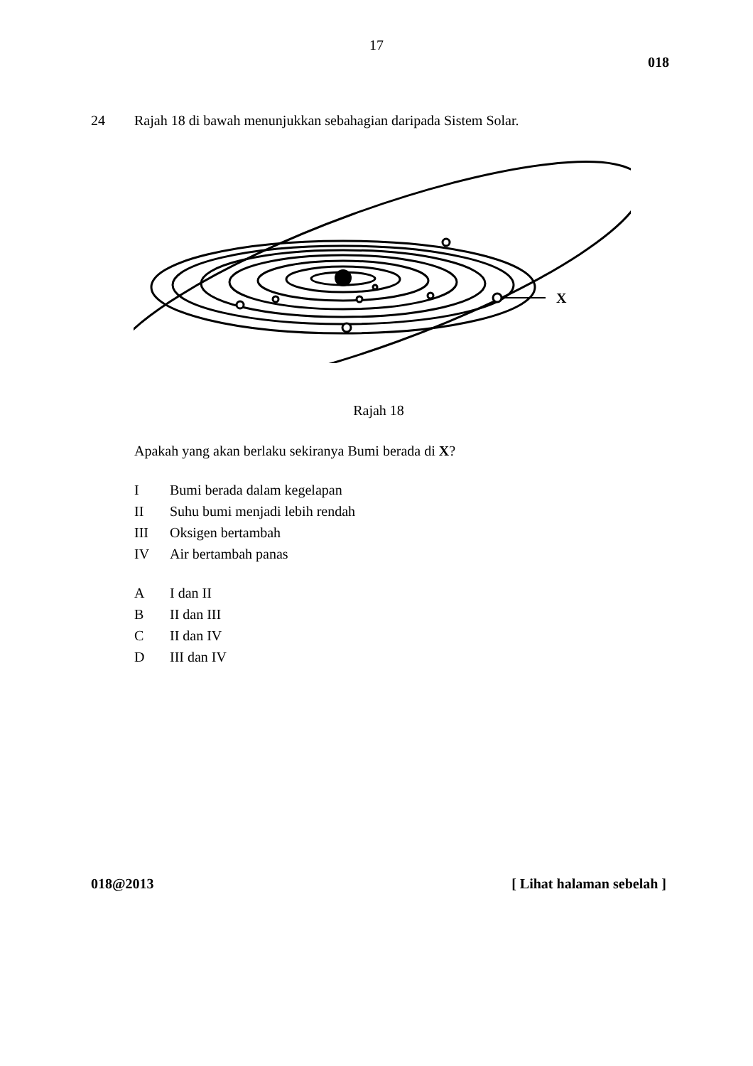17
018
24 Rajah 18 di bawah menunjukkan sebahagian daripada Sistem Solar.
X
Rajah 18
Apakah yang akan berlaku sekiranya Bumi berada di X?
I Bumi berada dalam kegelapan
II Suhu bumi menjadi lebih rendah
III Oksigen bertambah
IV Air bertambah panas
A I dan II
B II dan III
C II dan IV
D III dan IV
018@2013 [ Lihat halaman sebelah ]